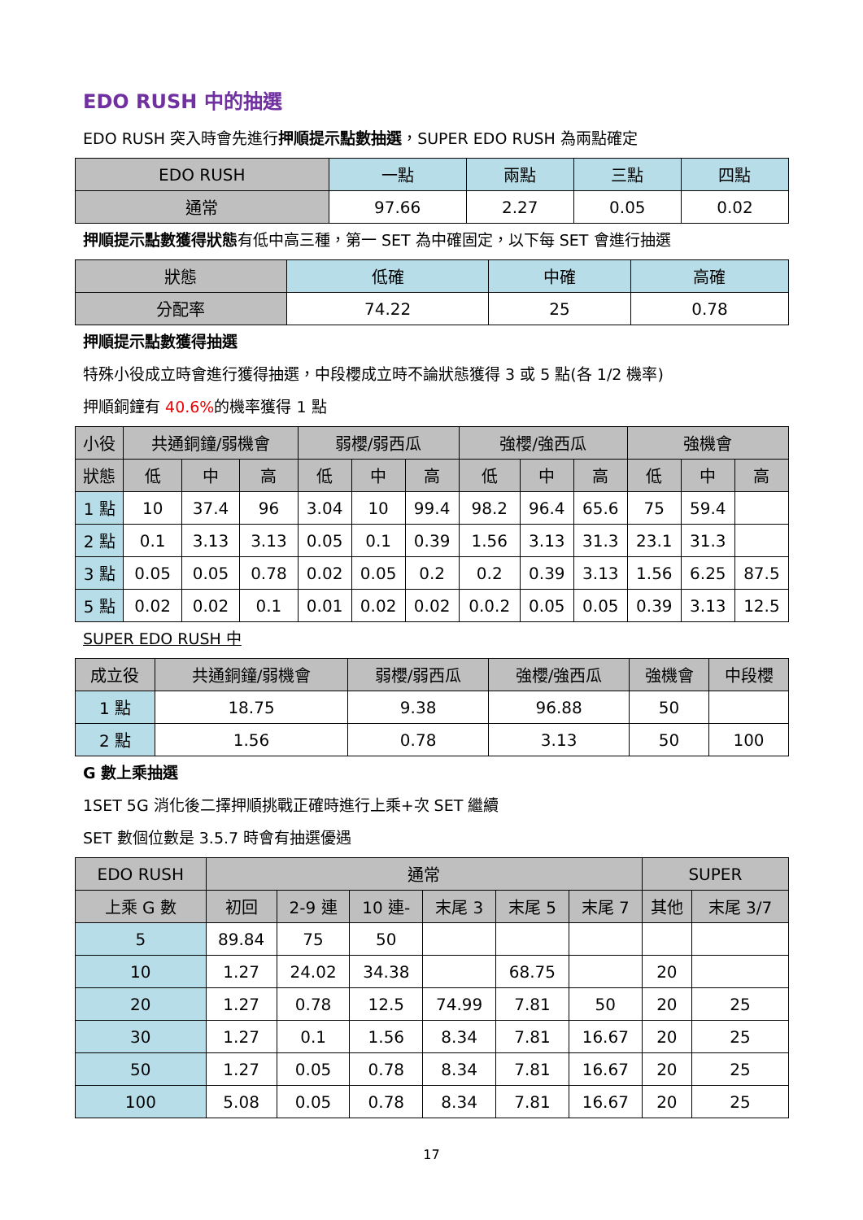EDO RUSH 中的抽選
EDO RUSH 突入時會先進行押順提示點數抽選，SUPER EDO RUSH 為兩點確定
| EDO RUSH | 一點 | 兩點 | 三點 | 四點 |
| --- | --- | --- | --- | --- |
| 通常 | 97.66 | 2.27 | 0.05 | 0.02 |
押順提示點數獲得狀態有低中高三種，第一 SET 為中確固定，以下每 SET 會進行抽選
| 狀態 | 低確 | 中確 | 高確 |
| --- | --- | --- | --- |
| 分配率 | 74.22 | 25 | 0.78 |
押順提示點數獲得抽選
特殊小役成立時會進行獲得抽選，中段櫻成立時不論狀態獲得 3 或 5 點(各 1/2 機率)
押順銅鐘有 40.6% 的機率獲得 1 點
| 小役 | 共通銅鐘/弱機會 | | | 弱櫻/弱西瓜 | | | 強櫻/強西瓜 | | | 強機會 | | |
| --- | --- | --- | --- | --- | --- | --- | --- | --- | --- | --- | --- | --- |
| 狀態 | 低 | 中 | 高 | 低 | 中 | 高 | 低 | 中 | 高 | 低 | 中 | 高 |
| 1 點 | 10 | 37.4 | 96 | 3.04 | 10 | 99.4 | 98.2 | 96.4 | 65.6 | 75 | 59.4 | |
| 2 點 | 0.1 | 3.13 | 3.13 | 0.05 | 0.1 | 0.39 | 1.56 | 3.13 | 31.3 | 23.1 | 31.3 | |
| 3 點 | 0.05 | 0.05 | 0.78 | 0.02 | 0.05 | 0.2 | 0.2 | 0.39 | 3.13 | 1.56 | 6.25 | 87.5 |
| 5 點 | 0.02 | 0.02 | 0.1 | 0.01 | 0.02 | 0.02 | 0.0.2 | 0.05 | 0.05 | 0.39 | 3.13 | 12.5 |
SUPER EDO RUSH 中
| 成立役 | 共通銅鐘/弱機會 | 弱櫻/弱西瓜 | 強櫻/強西瓜 | 強機會 | 中段櫻 |
| --- | --- | --- | --- | --- | --- |
| 1 點 | 18.75 | 9.38 | 96.88 | 50 | |
| 2 點 | 1.56 | 0.78 | 3.13 | 50 | 100 |
G 數上乘抽選
1SET 5G 消化後二擇押順挑戰正確時進行上乘+次 SET 繼續
SET 數個位數是 3.5.7 時會有抽選優遇
| EDO RUSH | 通常 | | | | | | SUPER | |
| --- | --- | --- | --- | --- | --- | --- | --- | --- |
| 上乘 G 數 | 初回 | 2-9 連 | 10 連- | 末尾 3 | 末尾 5 | 末尾 7 | 其他 | 末尾 3/7 |
| 5 | 89.84 | 75 | 50 | | | | | |
| 10 | 1.27 | 24.02 | 34.38 | | 68.75 | | 20 | |
| 20 | 1.27 | 0.78 | 12.5 | 74.99 | 7.81 | 50 | 20 | 25 |
| 30 | 1.27 | 0.1 | 1.56 | 8.34 | 7.81 | 16.67 | 20 | 25 |
| 50 | 1.27 | 0.05 | 0.78 | 8.34 | 7.81 | 16.67 | 20 | 25 |
| 100 | 5.08 | 0.05 | 0.78 | 8.34 | 7.81 | 16.67 | 20 | 25 |
17